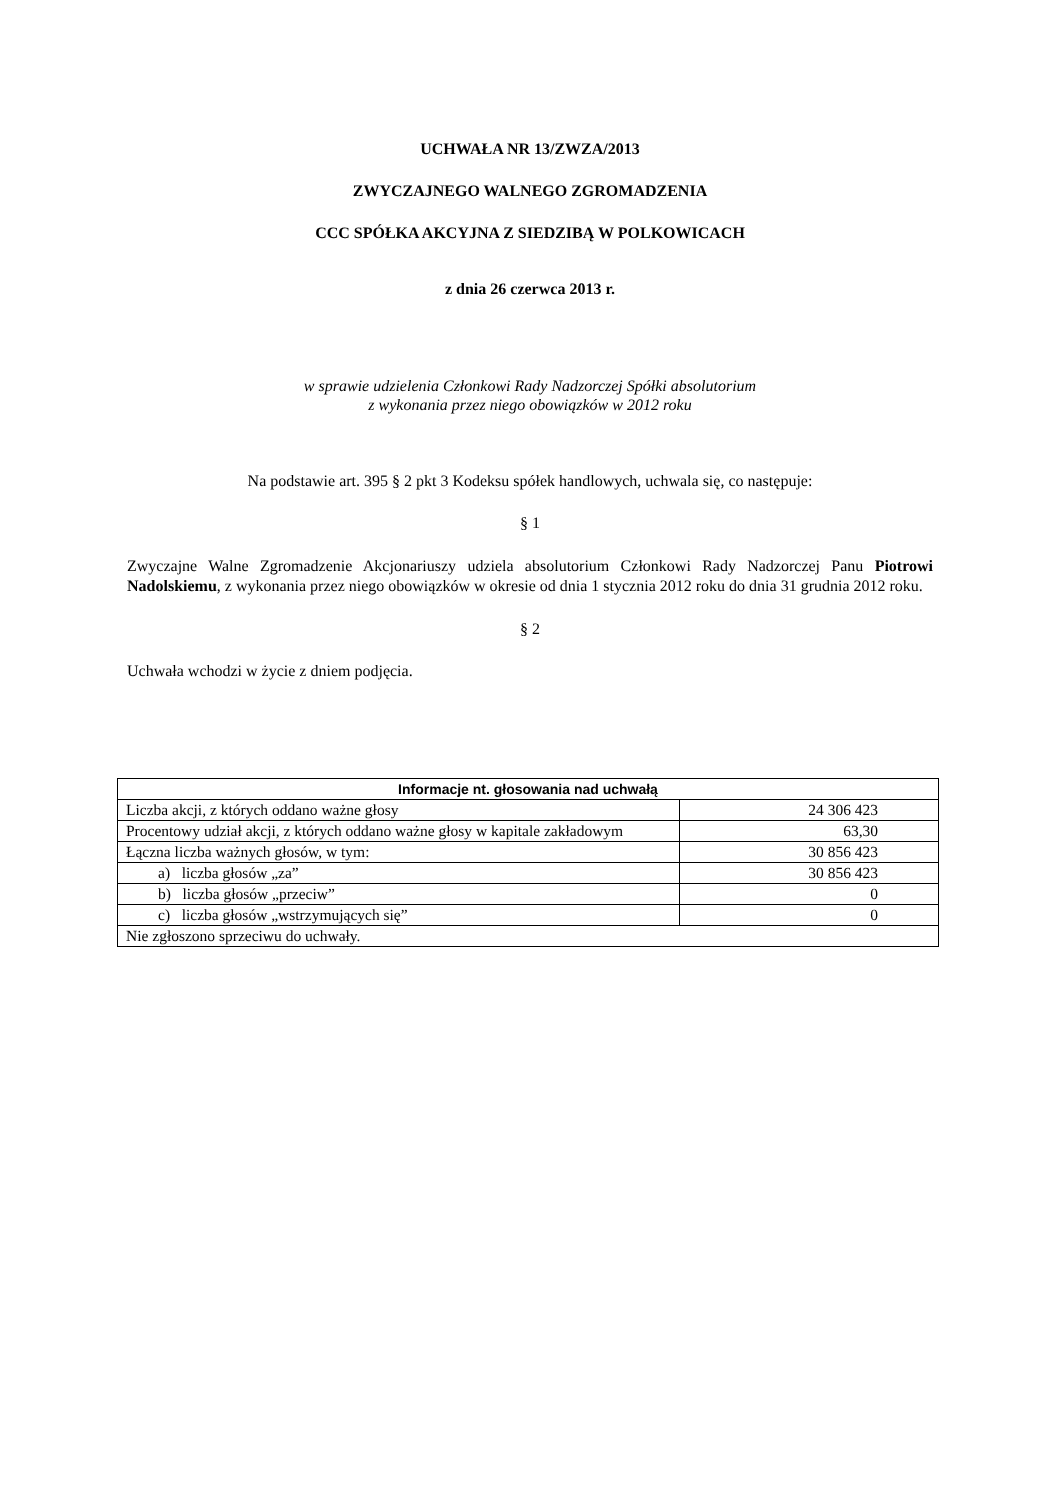UCHWAŁA NR 13/ZWZA/2013
ZWYCZAJNEGO WALNEGO ZGROMADZENIA
CCC SPÓŁKA AKCYJNA Z SIEDZIBĄ W POLKOWICACH
z dnia 26 czerwca 2013 r.
w sprawie udzielenia Członkowi Rady Nadzorczej Spółki absolutorium
z wykonania przez niego obowiązków w 2012 roku
Na podstawie art. 395 § 2 pkt 3 Kodeksu spółek handlowych, uchwala się, co następuje:
§ 1
Zwyczajne Walne Zgromadzenie Akcjonariuszy udziela absolutorium Członkowi Rady Nadzorczej Panu Piotrowi Nadolskiemu, z wykonania przez niego obowiązków w okresie od dnia 1 stycznia 2012 roku do dnia 31 grudnia 2012 roku.
§ 2
Uchwała wchodzi w życie z dniem podjęcia.
| Informacje nt. głosowania nad uchwałą | |
| --- | --- |
| Liczba akcji, z których oddano ważne głosy | 24 306 423 |
| Procentowy udział akcji, z których oddano ważne głosy w kapitale zakładowym | 63,30 |
| Łączna liczba ważnych głosów, w tym: | 30 856 423 |
| a) liczba głosów „za” | 30 856 423 |
| b) liczba głosów „przeciw” | 0 |
| c) liczba głosów „wstrzymujących się” | 0 |
| Nie zgłoszono sprzeciwu do uchwały. | |